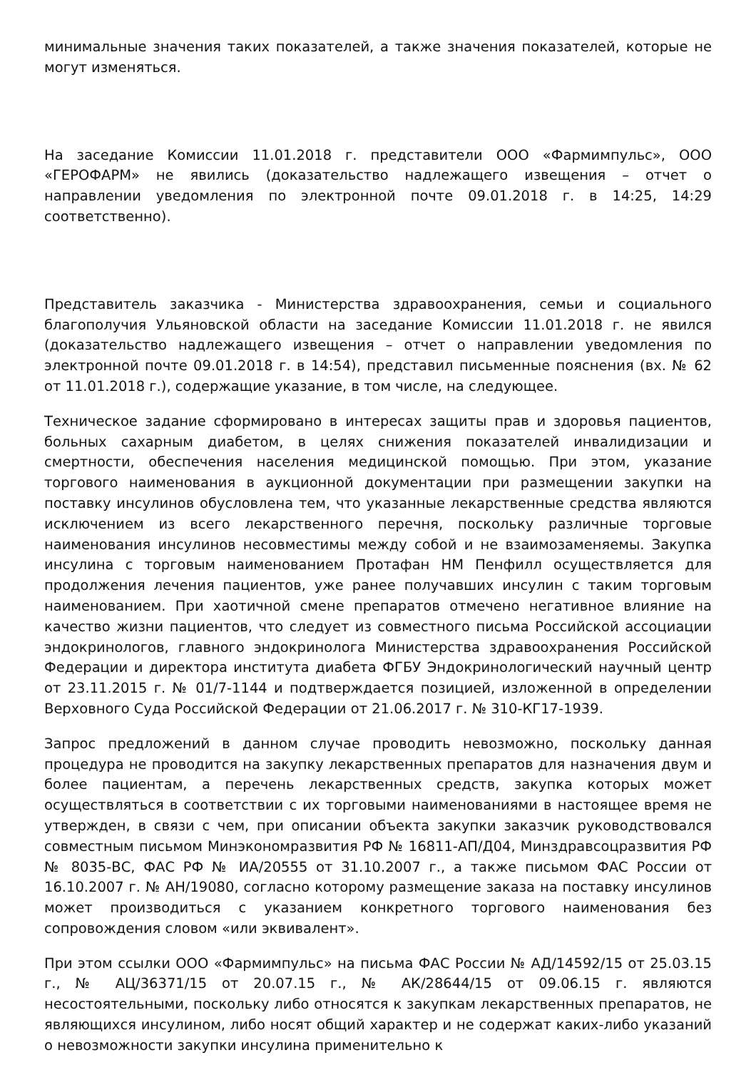минимальные значения таких показателей, а также значения показателей, которые не могут изменяться.
На заседание Комиссии 11.01.2018 г. представители ООО «Фармимпульс», ООО «ГЕРОФАРМ» не явились (доказательство надлежащего извещения – отчет о направлении уведомления по электронной почте 09.01.2018 г. в 14:25, 14:29 соответственно).
Представитель заказчика - Министерства здравоохранения, семьи и социального благополучия Ульяновской области на заседание Комиссии 11.01.2018 г. не явился (доказательство надлежащего извещения – отчет о направлении уведомления по электронной почте 09.01.2018 г. в 14:54), представил письменные пояснения (вх. № 62 от 11.01.2018 г.), содержащие указание, в том числе, на следующее.
Техническое задание сформировано в интересах защиты прав и здоровья пациентов, больных сахарным диабетом, в целях снижения показателей инвалидизации и смертности, обеспечения населения медицинской помощью. При этом, указание торгового наименования в аукционной документации при размещении закупки на поставку инсулинов обусловлена тем, что указанные лекарственные средства являются исключением из всего лекарственного перечня, поскольку различные торговые наименования инсулинов несовместимы между собой и не взаимозаменяемы. Закупка инсулина с торговым наименованием Протафан НМ Пенфилл осуществляется для продолжения лечения пациентов, уже ранее получавших инсулин с таким торговым наименованием. При хаотичной смене препаратов отмечено негативное влияние на качество жизни пациентов, что следует из совместного письма Российской ассоциации эндокринологов, главного эндокринолога Министерства здравоохранения Российской Федерации и директора института диабета ФГБУ Эндокринологический научный центр от 23.11.2015 г. № 01/7-1144 и подтверждается позицией, изложенной в определении Верховного Суда Российской Федерации от 21.06.2017 г. № 310-КГ17-1939.
Запрос предложений в данном случае проводить невозможно, поскольку данная процедура не проводится на закупку лекарственных препаратов для назначения двум и более пациентам, а перечень лекарственных средств, закупка которых может осуществляться в соответствии с их торговыми наименованиями в настоящее время не утвержден, в связи с чем, при описании объекта закупки заказчик руководствовался совместным письмом Минэкономразвития РФ № 16811-АП/Д04, Минздравсоцразвития РФ № 8035-ВС, ФАС РФ № ИА/20555 от 31.10.2007 г., а также письмом ФАС России от 16.10.2007 г. № АН/19080, согласно которому размещение заказа на поставку инсулинов может производиться с указанием конкретного торгового наименования без сопровождения словом «или эквивалент».
При этом ссылки ООО «Фармимпульс» на письма ФАС России № АД/14592/15 от 25.03.15 г., № АЦ/36371/15 от 20.07.15 г., № АК/28644/15 от 09.06.15 г. являются несостоятельными, поскольку либо относятся к закупкам лекарственных препаратов, не являющихся инсулином, либо носят общий характер и не содержат каких-либо указаний о невозможности закупки инсулина применительно к